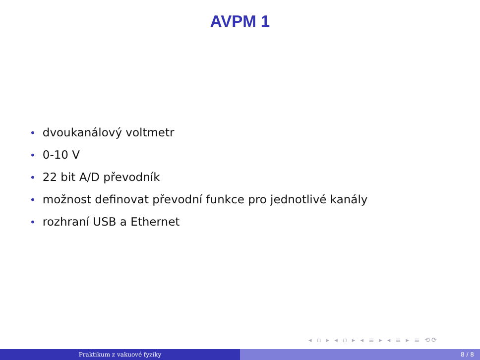AVPM 1
• dvoukanálový voltmetr
• 0-10 V
• 22 bit A/D převodník
• možnost definovat převodní funkce pro jednotlivé kanály
• rozhraní USB a Ethernet
◂ ▫ ▸ ◂ ▫ ▸ ◂ ≡ ▸ ◂ ≡ ▸ ≡ ⟲⟳
Praktikum z vakuové fyziky 8 / 8